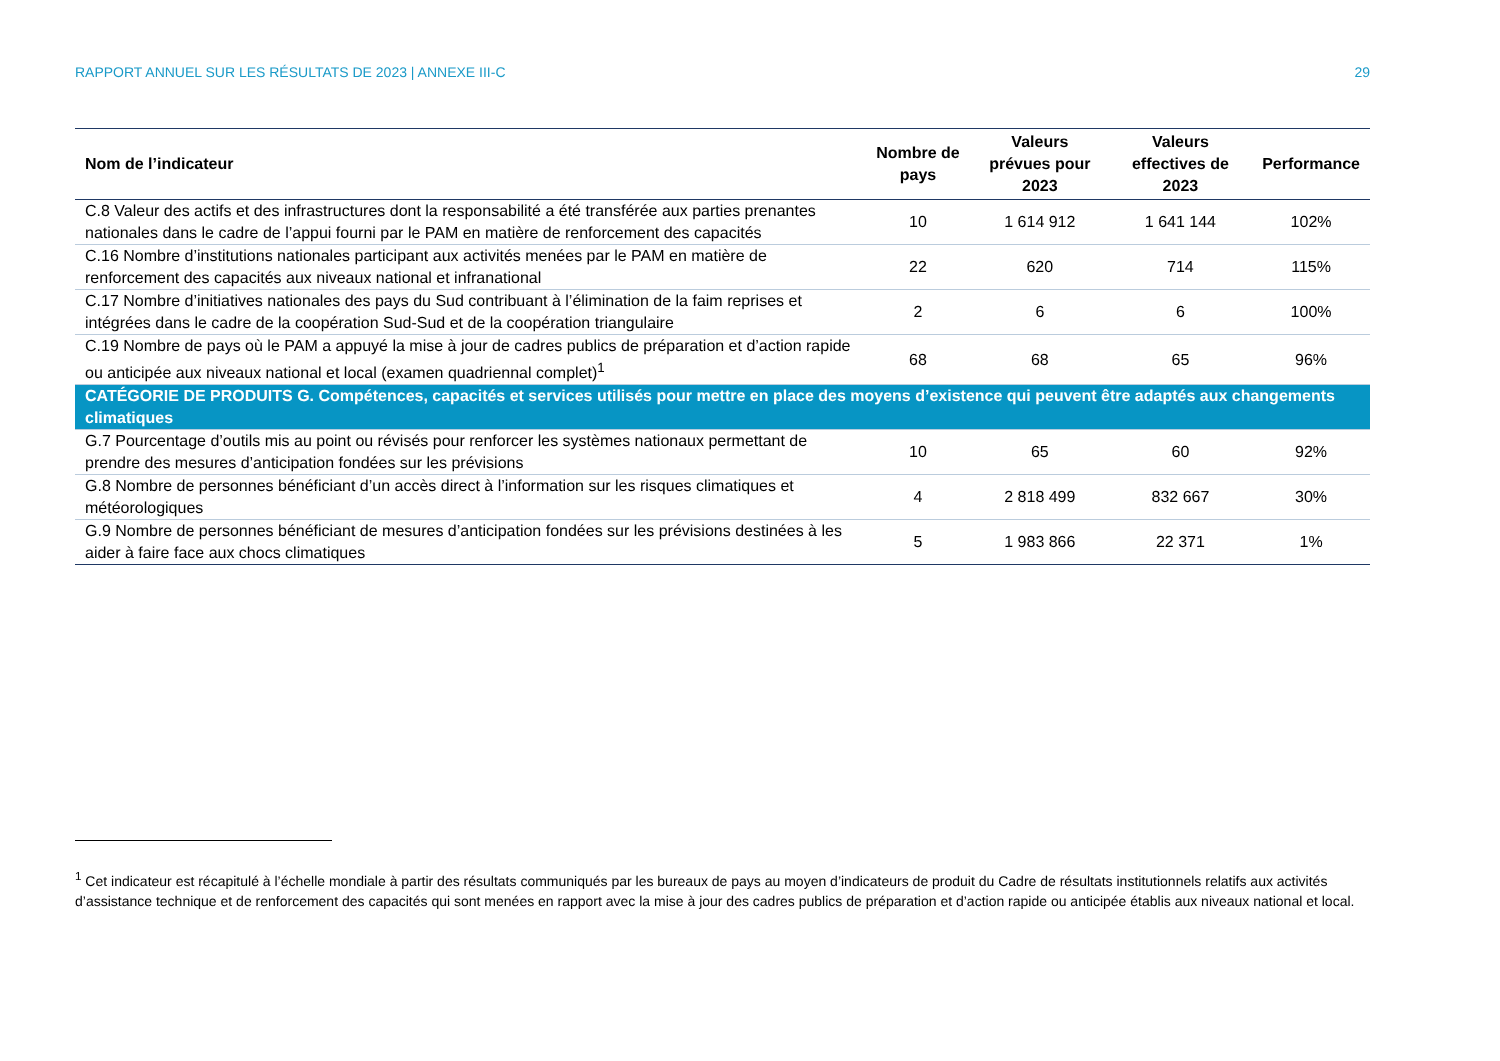RAPPORT ANNUEL SUR LES RÉSULTATS DE 2023 | ANNEXE III-C 29
| Nom de l’indicateur | Nombre de pays | Valeurs prévues pour 2023 | Valeurs effectives de 2023 | Performance |
| --- | --- | --- | --- | --- |
| C.8 Valeur des actifs et des infrastructures dont la responsabilité a été transférée aux parties prenantes nationales dans le cadre de l’appui fourni par le PAM en matière de renforcement des capacités | 10 | 1 614 912 | 1 641 144 | 102% |
| C.16 Nombre d’institutions nationales participant aux activités menées par le PAM en matière de renforcement des capacités aux niveaux national et infranational | 22 | 620 | 714 | 115% |
| C.17 Nombre d’initiatives nationales des pays du Sud contribuant à l’élimination de la faim reprises et intégrées dans le cadre de la coopération Sud-Sud et de la coopération triangulaire | 2 | 6 | 6 | 100% |
| C.19 Nombre de pays où le PAM a appuyé la mise à jour de cadres publics de préparation et d’action rapide ou anticipée aux niveaux national et local (examen quadriennal complet)<sup>1</sup> | 68 | 68 | 65 | 96% |
| CATÉGORIE DE PRODUITS G. Compétences, capacités et services utilisés pour mettre en place des moyens d’existence qui peuvent être adaptés aux changements climatiques | | | | |
| G.7 Pourcentage d’outils mis au point ou révisés pour renforcer les systèmes nationaux permettant de prendre des mesures d’anticipation fondées sur les prévisions | 10 | 65 | 60 | 92% |
| G.8 Nombre de personnes bénéficiant d’un accès direct à l’information sur les risques climatiques et météorologiques | 4 | 2 818 499 | 832 667 | 30% |
| G.9 Nombre de personnes bénéficiant de mesures d’anticipation fondées sur les prévisions destinées à les aider à faire face aux chocs climatiques | 5 | 1 983 866 | 22 371 | 1% |
<sup>1</sup> Cet indicateur est récapitulé à l’échelle mondiale à partir des résultats communiqués par les bureaux de pays au moyen d’indicateurs de produit du Cadre de résultats institutionnels relatifs aux activités d’assistance technique et de renforcement des capacités qui sont menées en rapport avec la mise à jour des cadres publics de préparation et d’action rapide ou anticipée établis aux niveaux national et local.